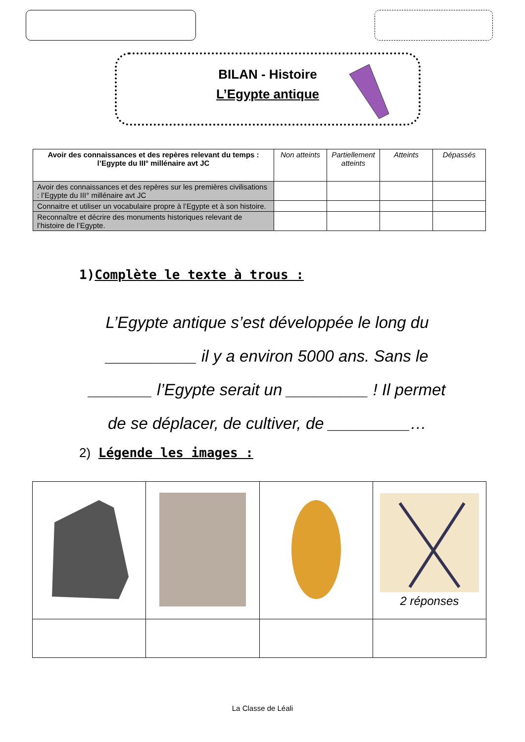BILAN - Histoire
L’Egypte antique
| Avoir des connaissances et des repères relevant du temps : l’Egypte du III° millénaire avt JC | Non atteints | Partiellement atteints | Atteints | Dépassés |
| --- | --- | --- | --- | --- |
| Avoir des connaissances et des repères sur les premières civilisations : l’Egypte du III° millénaire avt JC | | | | |
| Connaitre et utiliser un vocabulaire propre à l’Egypte et à son histoire. | | | | |
| Reconnaître et décrire des monuments historiques relevant de l’histoire de l’Egypte. | | | | |
1)Complète le texte à trous :
L’Egypte antique s’est développée le long du
__________ il y a environ 5000 ans. Sans le
_______ l’Egypte serait un _________ ! Il permet
de se déplacer, de cultiver, de _________…
2) Légende les images :
| | | | 2 réponses |
La Classe de Léali